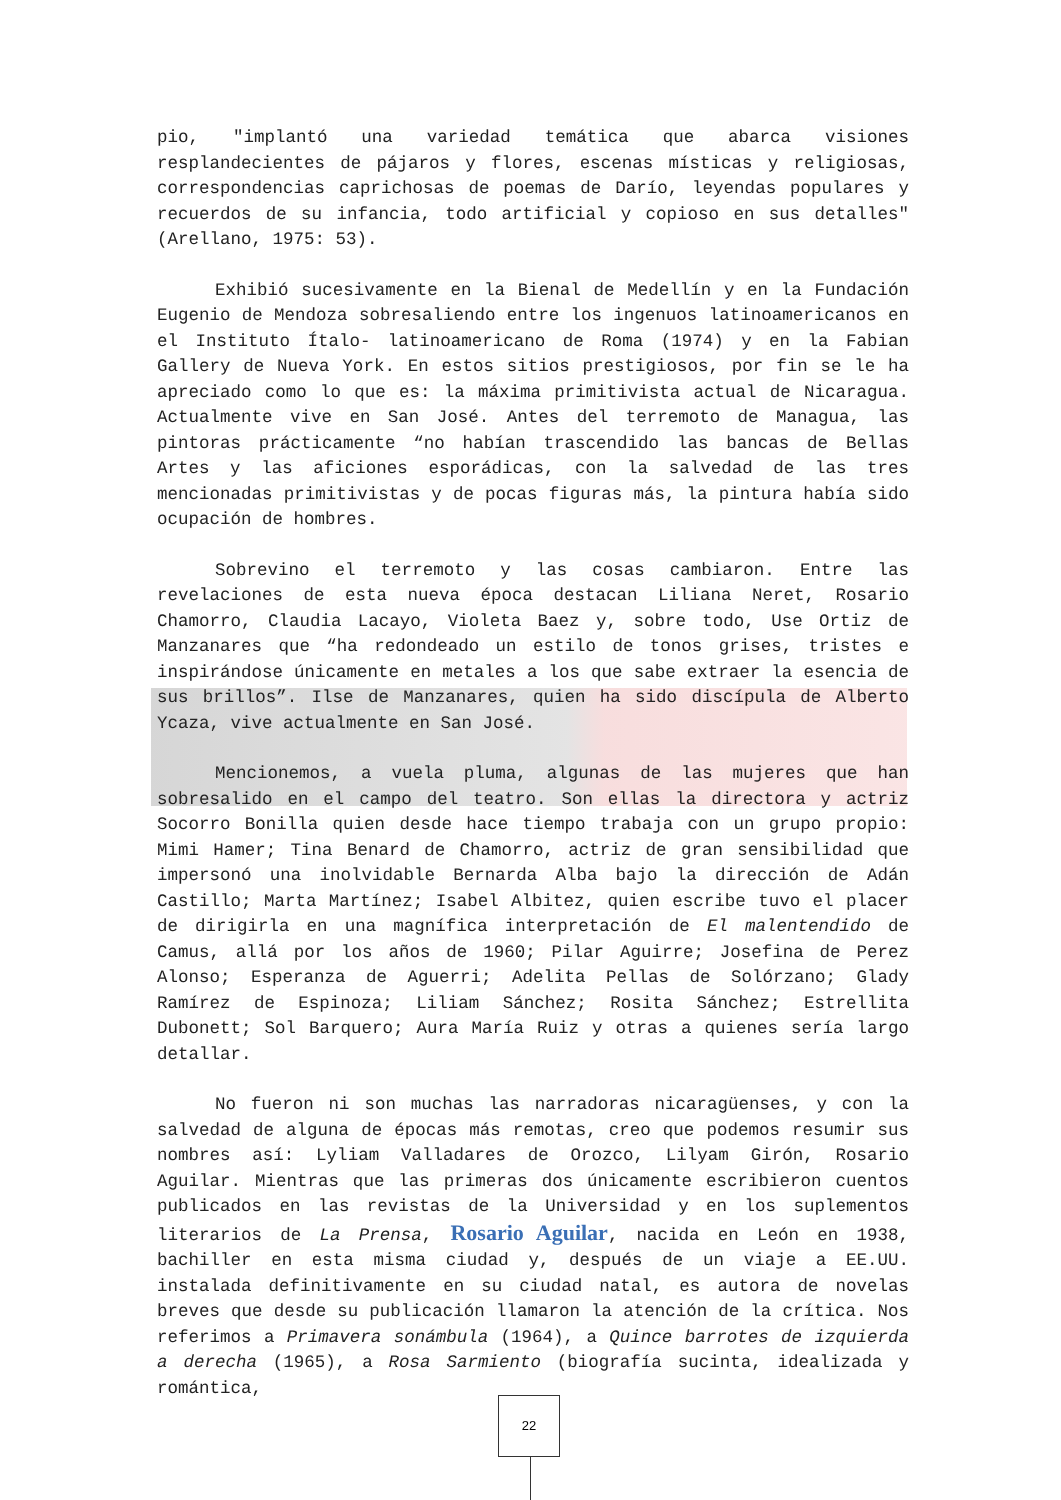pio, "implantó una variedad temática que abarca visiones resplandecientes de pájaros y flores, escenas místicas y religiosas, correspondencias caprichosas de poemas de Darío, leyendas populares y recuerdos de su infancia, todo artificial y copioso en sus detalles" (Arellano, 1975: 53).
Exhibió sucesivamente en la Bienal de Medellín y en la Fundación Eugenio de Mendoza sobresaliendo entre los ingenuos latinoamericanos en el Instituto Ítalo- latinoamericano de Roma (1974) y en la Fabian Gallery de Nueva York. En estos sitios prestigiosos, por fin se le ha apreciado como lo que es: la máxima primitivista actual de Nicaragua. Actualmente vive en San José. Antes del terremoto de Managua, las pintoras prácticamente “no habían trascendido las bancas de Bellas Artes y las aficiones esporádicas, con la salvedad de las tres mencionadas primitivistas y de pocas figuras más, la pintura había sido ocupación de hombres.
Sobrevino el terremoto y las cosas cambiaron. Entre las revelaciones de esta nueva época destacan Liliana Neret, Rosario Chamorro, Claudia Lacayo, Violeta Baez y, sobre todo, Use Ortiz de Manzanares que “ha redondeado un estilo de tonos grises, tristes e inspirándose únicamente en metales a los que sabe extraer la esencia de sus brillos”. Ilse de Manzanares, quien ha sido discípula de Alberto Ycaza, vive actualmente en San José.
Mencionemos, a vuela pluma, algunas de las mujeres que han sobresalido en el campo del teatro. Son ellas la directora y actriz Socorro Bonilla quien desde hace tiempo trabaja con un grupo propio: Mimi Hamer; Tina Benard de Chamorro, actriz de gran sensibilidad que impersonó una inolvidable Bernarda Alba bajo la dirección de Adán Castillo; Marta Martínez; Isabel Albitez, quien escribe tuvo el placer de dirigirla en una magnífica interpretación de El malentendido de Camus, allá por los años de 1960; Pilar Aguirre; Josefina de Perez Alonso; Esperanza de Aguerri; Adelita Pellas de Solórzano; Glady Ramírez de Espinoza; Liliam Sánchez; Rosita Sánchez; Estrellita Dubonett; Sol Barquero; Aura María Ruiz y otras a quienes sería largo detallar.
No fueron ni son muchas las narradoras nicaragüenses, y con la salvedad de alguna de épocas más remotas, creo que podemos resumir sus nombres así: Lyliam Valladares de Orozco, Lilyam Girón, Rosario Aguilar. Mientras que las primeras dos únicamente escribieron cuentos publicados en las revistas de la Universidad y en los suplementos literarios de La Prensa, Rosario Aguilar, nacida en León en 1938, bachiller en esta misma ciudad y, después de un viaje a EE.UU. instalada definitivamente en su ciudad natal, es autora de novelas breves que desde su publicación llamaron la atención de la crítica. Nos referimos a Primavera sonámbula (1964), a Quince barrotes de izquierda a derecha (1965), a Rosa Sarmiento (biografía sucinta, idealizada y romántica,
22